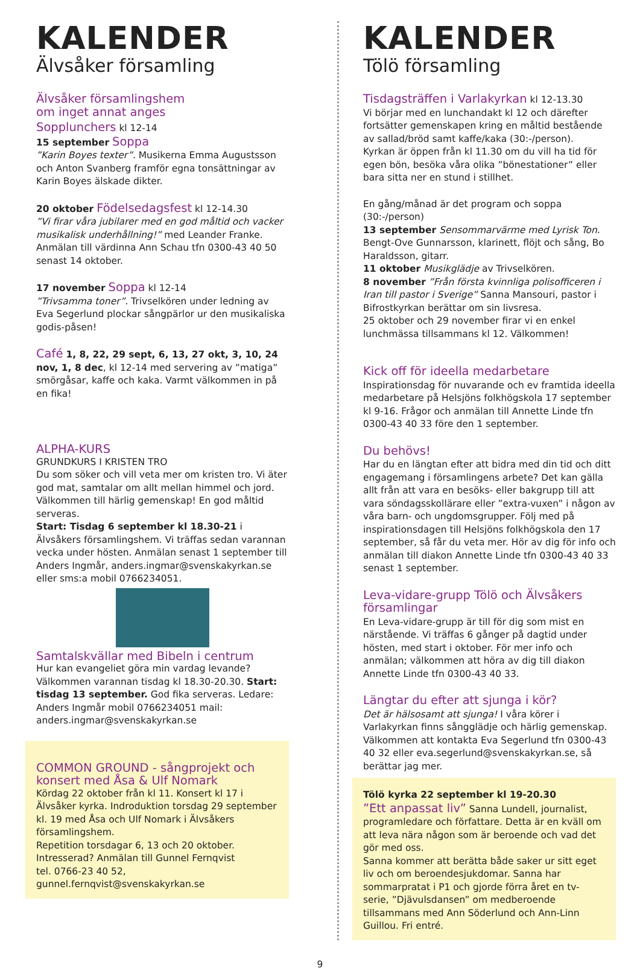KALENDER
Älvsåker församling
Älvsåker församlingshem
om inget annat anges
Sopplunchers kl 12-14
15 september Soppa
”Karin Boyes texter”. Musikerna Emma Augustsson och Anton Svanberg framför egna tonsättningar av Karin Boyes älskade dikter.
20 oktober Födelsedagsfest kl 12-14.30
”Vi firar våra jubilarer med en god måltid och vacker musikalisk underhållning!” med Leander Franke. Anmälan till värdinna Ann Schau tfn 0300-43 40 50 senast 14 oktober.
17 november Soppa kl 12-14
”Trivsamma toner”. Trivselkören under ledning av Eva Segerlund plockar sångpärlor ur den musikaliska godis-påsen!
Café 1, 8, 22, 29 sept, 6, 13, 27 okt, 3, 10, 24 nov, 1, 8 dec, kl 12-14 med servering av ”matiga” smörgåsar, kaffe och kaka. Varmt välkommen in på en fika!
ALPHA-KURS
GRUNDKURS I KRISTEN TRO
Du som söker och vill veta mer om kristen tro. Vi äter god mat, samtalar om allt mellan himmel och jord. Välkommen till härlig gemenskap! En god måltid serveras.
Start: Tisdag 6 september kl 18.30-21 i Älvsåkers församlingshem. Vi träffas sedan varannan vecka under hösten. Anmälan senast 1 september till Anders Ingmår, anders.ingmar@svenskakyrkan.se eller sms:a mobil 0766234051.
Samtalskvällar med Bibeln i centrum
Hur kan evangeliet göra min vardag levande? Välkommen varannan tisdag kl 18.30-20.30. Start: tisdag 13 september. God fika serveras. Ledare: Anders Ingmår mobil 0766234051 mail: anders.ingmar@svenskakyrkan.se
COMMON GROUND - sångprojekt och konsert med Åsa & Ulf Nomark
Kördag 22 oktober från kl 11. Konsert kl 17 i Älvsåker kyrka. Indroduktion torsdag 29 september kl. 19 med Åsa och Ulf Nomark i Älvsåkers församlingshem.
Repetition torsdagar 6, 13 och 20 oktober.
Intresserad? Anmälan till Gunnel Fernqvist
tel. 0766-23 40 52, gunnel.fernqvist@svenskakyrkan.se
KALENDER
Tölö församling
Tisdagsträffen i Varlakyrkan kl 12-13.30
Vi börjar med en lunchandakt kl 12 och därefter fortsätter gemenskapen kring en måltid bestående av sallad/bröd samt kaffe/kaka (30:-/person).
Kyrkan är öppen från kl 11.30 om du vill ha tid för egen bön, besöka våra olika ”bönestationer” eller bara sitta ner en stund i stillhet.
En gång/månad är det program och soppa (30:-/person)
13 september Sensommarvärme med Lyrisk Ton. Bengt-Ove Gunnarsson, klarinett, flöjt och sång, Bo Haraldsson, gitarr.
11 oktober Musikglädje av Trivselkören.
8 november ”Från första kvinnliga polisofficeren i Iran till pastor i Sverige” Sanna Mansouri, pastor i Bifrostkyrkan berättar om sin livsresa.
25 oktober och 29 november firar vi en enkel lunchmässa tillsammans kl 12. Välkommen!
Kick off för ideella medarbetare
Inspirationsdag för nuvarande och ev framtida ideella medarbetare på Helsjöns folkhögskola 17 september kl 9-16. Frågor och anmälan till Annette Linde tfn 0300-43 40 33 före den 1 september.
Du behövs!
Har du en längtan efter att bidra med din tid och ditt engagemang i församlingens arbete? Det kan gälla allt från att vara en besöks- eller bakgrupp till att vara söndagsskollärare eller ”extra-vuxen” i någon av våra barn- och ungdomsgrupper. Följ med på inspirationsdagen till Helsjöns folkhögskola den 17 september, så får du veta mer. Hör av dig för info och anmälan till diakon Annette Linde tfn 0300-43 40 33 senast 1 september.
Leva-vidare-grupp Tölö och Älvsåkers församlingar
En Leva-vidare-grupp är till för dig som mist en närstående. Vi träffas 6 gånger på dagtid under hösten, med start i oktober. För mer info och anmälan; välkommen att höra av dig till diakon Annette Linde tfn 0300-43 40 33.
Längtar du efter att sjunga i kör?
Det är hälsosamt att sjunga! I våra körer i Varlakyrkan finns sångglädje och härlig gemenskap. Välkommen att kontakta Eva Segerlund tfn 0300-43 40 32 eller eva.segerlund@svenskakyrkan.se, så berättar jag mer.
Tölö kyrka 22 september kl 19-20.30
”Ett anpassat liv” Sanna Lundell, journalist, programledare och författare. Detta är en kväll om att leva nära någon som är beroende och vad det gör med oss.
Sanna kommer att berätta både saker ur sitt eget liv och om beroendesjukdomar. Sanna har sommarpratat i P1 och gjorde förra året en tv-serie, ”Djävulsdansen” om medberoende tillsammans med Ann Söderlund och Ann-Linn Guillou. Fri entré.
9